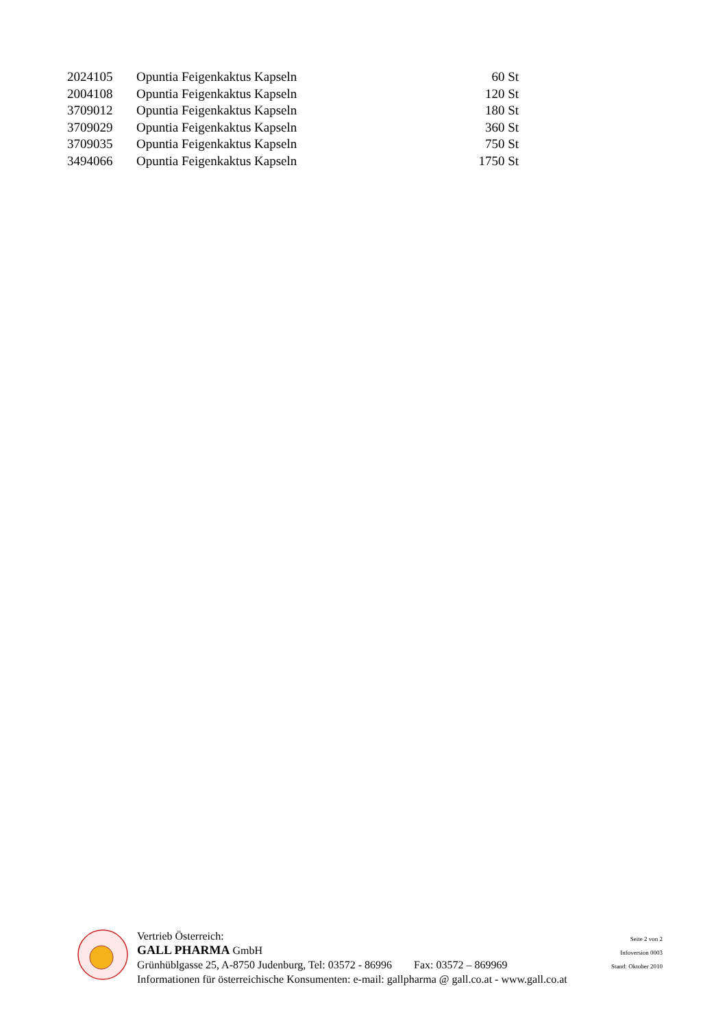| 2024105 | Opuntia Feigenkaktus Kapseln | 60 St |
| 2004108 | Opuntia Feigenkaktus Kapseln | 120 St |
| 3709012 | Opuntia Feigenkaktus Kapseln | 180 St |
| 3709029 | Opuntia Feigenkaktus Kapseln | 360 St |
| 3709035 | Opuntia Feigenkaktus Kapseln | 750 St |
| 3494066 | Opuntia Feigenkaktus Kapseln | 1750 St |
Vertrieb Österreich:
GALL PHARMA GmbH
Grünhüblgasse 25, A-8750 Judenburg, Tel: 03572 - 86996 Fax: 03572 – 869969
Informationen für österreichische Konsumenten: e-mail: gallpharma @ gall.co.at - www.gall.co.at
Seite 2 von 2
Infoversion 0003
Stand: Oktober 2010